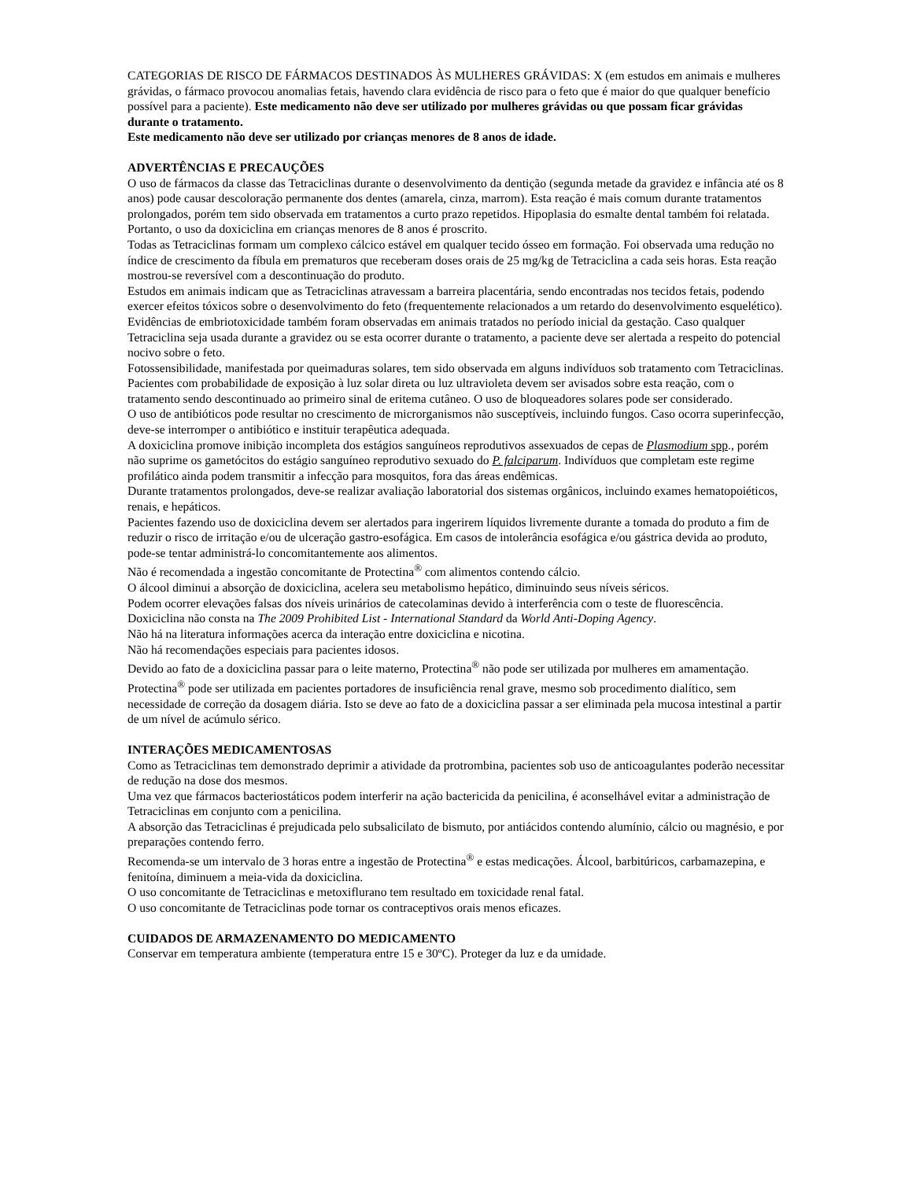CATEGORIAS DE RISCO DE FÁRMACOS DESTINADOS ÀS MULHERES GRÁVIDAS: X (em estudos em animais e mulheres grávidas, o fármaco provocou anomalias fetais, havendo clara evidência de risco para o feto que é maior do que qualquer benefício possível para a paciente). Este medicamento não deve ser utilizado por mulheres grávidas ou que possam ficar grávidas durante o tratamento.
Este medicamento não deve ser utilizado por crianças menores de 8 anos de idade.
ADVERTÊNCIAS E PRECAUÇÕES
O uso de fármacos da classe das Tetraciclinas durante o desenvolvimento da dentição (segunda metade da gravidez e infância até os 8 anos) pode causar descoloração permanente dos dentes (amarela, cinza, marrom). Esta reação é mais comum durante tratamentos prolongados, porém tem sido observada em tratamentos a curto prazo repetidos. Hipoplasia do esmalte dental também foi relatada. Portanto, o uso da doxiciclina em crianças menores de 8 anos é proscrito.
Todas as Tetraciclinas formam um complexo cálcico estável em qualquer tecido ósseo em formação. Foi observada uma redução no índice de crescimento da fíbula em prematuros que receberam doses orais de 25 mg/kg de Tetraciclina a cada seis horas. Esta reação mostrou-se reversível com a descontinuação do produto.
Estudos em animais indicam que as Tetraciclinas atravessam a barreira placentária, sendo encontradas nos tecidos fetais, podendo exercer efeitos tóxicos sobre o desenvolvimento do feto (frequentemente relacionados a um retardo do desenvolvimento esquelético). Evidências de embriotoxicidade também foram observadas em animais tratados no período inicial da gestação. Caso qualquer Tetraciclina seja usada durante a gravidez ou se esta ocorrer durante o tratamento, a paciente deve ser alertada a respeito do potencial nocivo sobre o feto.
Fotossensibilidade, manifestada por queimaduras solares, tem sido observada em alguns indivíduos sob tratamento com Tetraciclinas. Pacientes com probabilidade de exposição à luz solar direta ou luz ultravioleta devem ser avisados sobre esta reação, com o tratamento sendo descontinuado ao primeiro sinal de eritema cutâneo. O uso de bloqueadores solares pode ser considerado.
O uso de antibióticos pode resultar no crescimento de microrganismos não susceptíveis, incluindo fungos. Caso ocorra superinfecção, deve-se interromper o antibiótico e instituir terapêutica adequada.
A doxiciclina promove inibição incompleta dos estágios sanguíneos reprodutivos assexuados de cepas de Plasmodium spp., porém não suprime os gametócitos do estágio sanguíneo reprodutivo sexuado do P. falciparum. Indivíduos que completam este regime profilático ainda podem transmitir a infecção para mosquitos, fora das áreas endêmicas.
Durante tratamentos prolongados, deve-se realizar avaliação laboratorial dos sistemas orgânicos, incluindo exames hematopoiéticos, renais, e hepáticos.
Pacientes fazendo uso de doxiciclina devem ser alertados para ingerirem líquidos livremente durante a tomada do produto a fim de reduzir o risco de irritação e/ou de ulceração gastro-esofágica. Em casos de intolerância esofágica e/ou gástrica devida ao produto, pode-se tentar administrá-lo concomitantemente aos alimentos.
Não é recomendada a ingestão concomitante de Protectina<sup>®</sup> com alimentos contendo cálcio.
O álcool diminui a absorção de doxiciclina, acelera seu metabolismo hepático, diminuindo seus níveis séricos.
Podem ocorrer elevações falsas dos níveis urinários de catecolaminas devido à interferência com o teste de fluorescência.
Doxiciclina não consta na The 2009 Prohibited List - International Standard da World Anti-Doping Agency.
Não há na literatura informações acerca da interação entre doxiciclina e nicotina.
Não há recomendações especiais para pacientes idosos.
Devido ao fato de a doxiciclina passar para o leite materno, Protectina<sup>®</sup> não pode ser utilizada por mulheres em amamentação.
Protectina<sup>®</sup> pode ser utilizada em pacientes portadores de insuficiência renal grave, mesmo sob procedimento dialítico, sem necessidade de correção da dosagem diária. Isto se deve ao fato de a doxiciclina passar a ser eliminada pela mucosa intestinal a partir de um nível de acúmulo sérico.
INTERAÇÕES MEDICAMENTOSAS
Como as Tetraciclinas tem demonstrado deprimir a atividade da protrombina, pacientes sob uso de anticoagulantes poderão necessitar de redução na dose dos mesmos.
Uma vez que fármacos bacteriostáticos podem interferir na ação bactericida da penicilina, é aconselhável evitar a administração de Tetraciclinas em conjunto com a penicilina.
A absorção das Tetraciclinas é prejudicada pelo subsalicilato de bismuto, por antiácidos contendo alumínio, cálcio ou magnésio, e por preparações contendo ferro.
Recomenda-se um intervalo de 3 horas entre a ingestão de Protectina<sup>®</sup> e estas medicações. Álcool, barbitúricos, carbamazepina, e fenitoína, diminuem a meia-vida da doxiciclina.
O uso concomitante de Tetraciclinas e metoxiflurano tem resultado em toxicidade renal fatal.
O uso concomitante de Tetraciclinas pode tornar os contraceptivos orais menos eficazes.
CUIDADOS DE ARMAZENAMENTO DO MEDICAMENTO
Conservar em temperatura ambiente (temperatura entre 15 e 30ºC). Proteger da luz e da umidade.